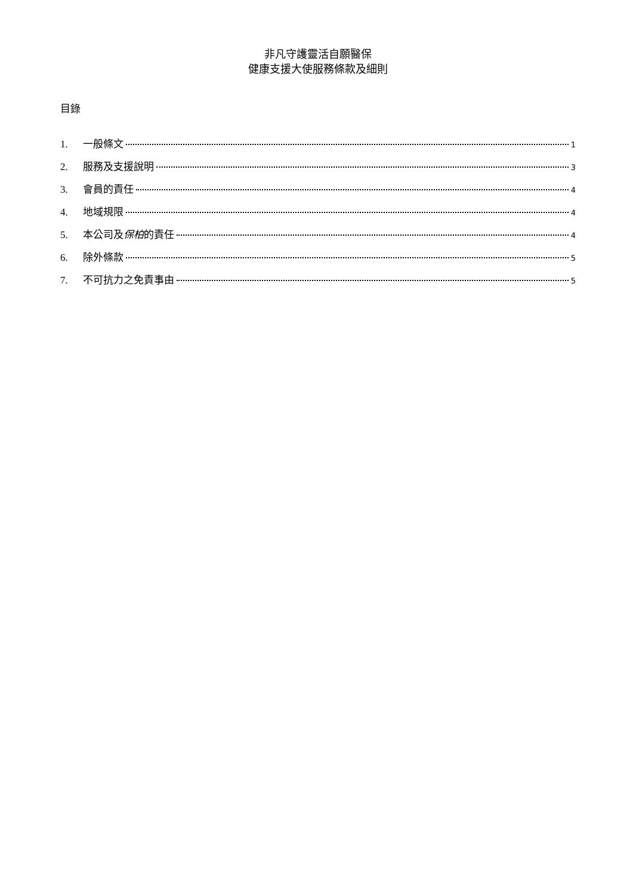非凡守護靈活自願醫保
健康支援大使服務條款及細則
目錄
1. 一般條文 1
2. 服務及支援說明 3
3. 會員的責任 4
4. 地域規限 4
5. 本公司及保柏的責任 4
6. 除外條款 5
7. 不可抗力之免責事由 5